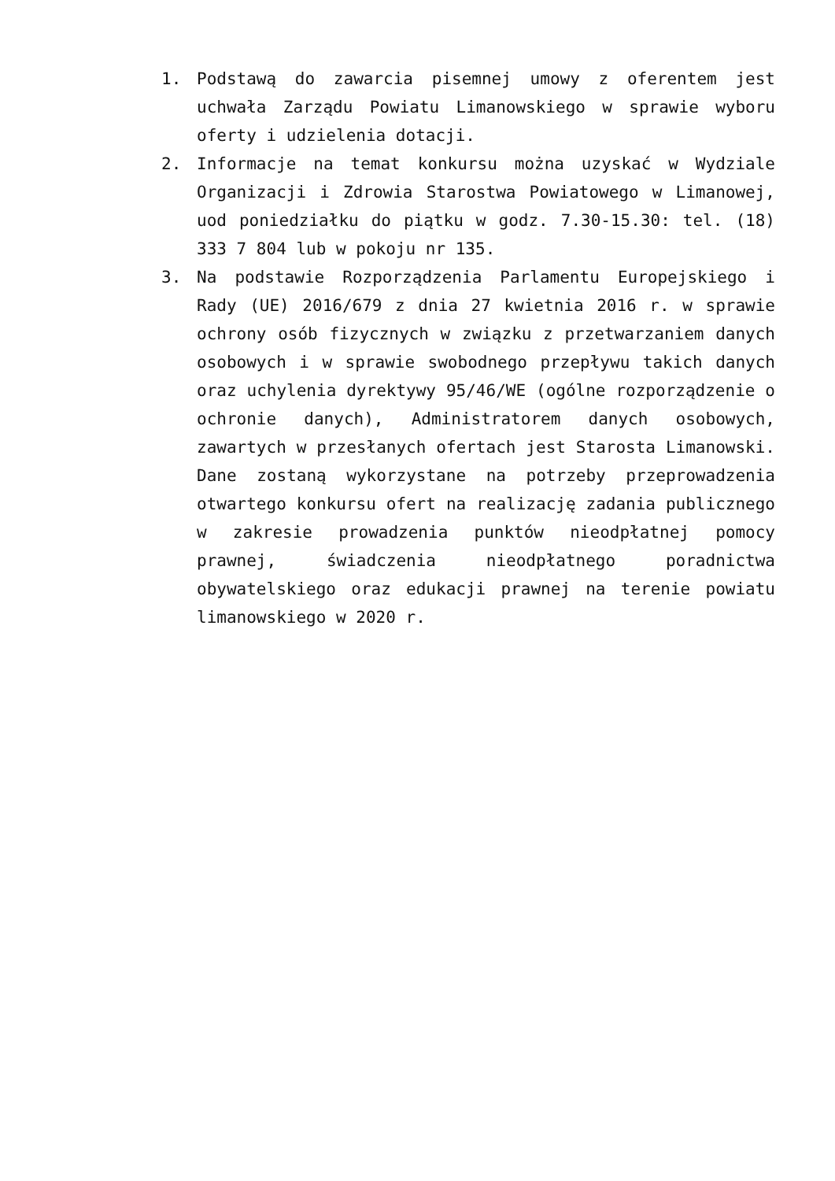1. Podstawą do zawarcia pisemnej umowy z oferentem jest uchwała Zarządu Powiatu Limanowskiego w sprawie wyboru oferty i udzielenia dotacji.
2. Informacje na temat konkursu można uzyskać w Wydziale Organizacji i Zdrowia Starostwa Powiatowego w Limanowej, uod poniedziałku do piątku w godz. 7.30-15.30: tel. (18) 333 7 804 lub w pokoju nr 135.
3. Na podstawie Rozporządzenia Parlamentu Europejskiego i Rady (UE) 2016/679 z dnia 27 kwietnia 2016 r. w sprawie ochrony osób fizycznych w związku z przetwarzaniem danych osobowych i w sprawie swobodnego przepływu takich danych oraz uchylenia dyrektywy 95/46/WE (ogólne rozporządzenie o ochronie danych), Administratorem danych osobowych, zawartych w przesłanych ofertach jest Starosta Limanowski. Dane zostaną wykorzystane na potrzeby przeprowadzenia otwartego konkursu ofert na realizację zadania publicznego w zakresie prowadzenia punktów nieodpłatnej pomocy prawnej, świadczenia nieodpłatnego poradnictwa obywatelskiego oraz edukacji prawnej na terenie powiatu limanowskiego w 2020 r.